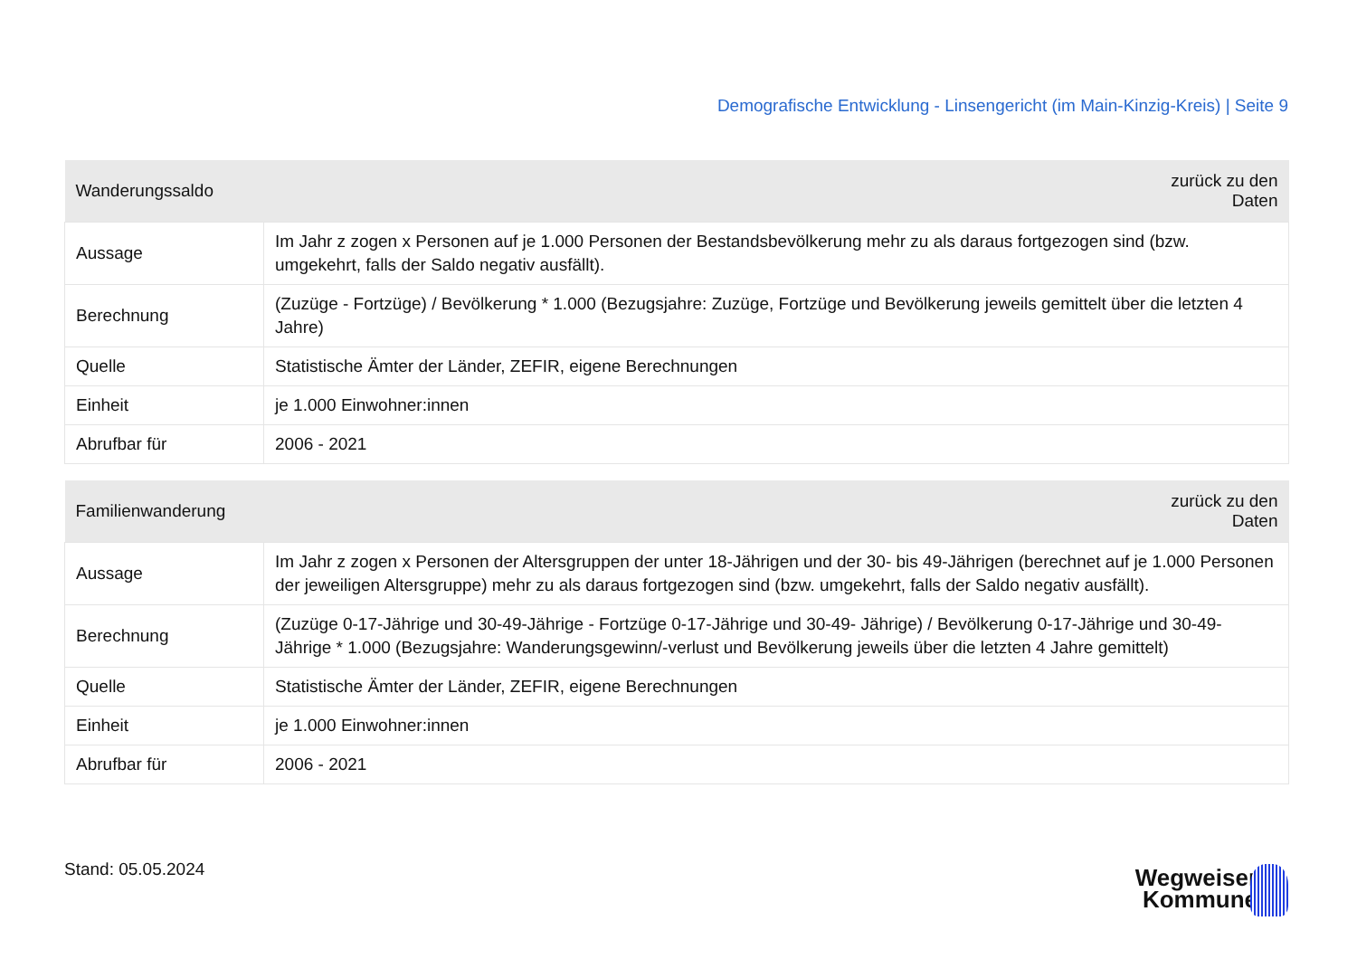Demografische Entwicklung - Linsengericht (im Main-Kinzig-Kreis) | Seite 9
| Wanderungssaldo | zurück zu den Daten |
| --- | --- |
| Aussage | Im Jahr z zogen x Personen auf je 1.000 Personen der Bestandsbevölkerung mehr zu als daraus fortgezogen sind (bzw. umgekehrt, falls der Saldo negativ ausfällt). |
| Berechnung | (Zuzüge - Fortzüge) / Bevölkerung * 1.000 (Bezugsjahre: Zuzüge, Fortzüge und Bevölkerung jeweils gemittelt über die letzten 4 Jahre) |
| Quelle | Statistische Ämter der Länder, ZEFIR, eigene Berechnungen |
| Einheit | je 1.000 Einwohner:innen |
| Abrufbar für | 2006 - 2021 |
| Familienwanderung | zurück zu den Daten |
| --- | --- |
| Aussage | Im Jahr z zogen x Personen der Altersgruppen der unter 18-Jährigen und der 30- bis 49-Jährigen (berechnet auf je 1.000 Personen der jeweiligen Altersgruppe) mehr zu als daraus fortgezogen sind (bzw. umgekehrt, falls der Saldo negativ ausfällt). |
| Berechnung | (Zuzüge 0-17-Jährige und 30-49-Jährige - Fortzüge 0-17-Jährige und 30-49- Jährige) / Bevölkerung 0-17-Jährige und 30-49-Jährige * 1.000 (Bezugsjahre: Wanderungsgewinn/-verlust und Bevölkerung jeweils über die letzten 4 Jahre gemittelt) |
| Quelle | Statistische Ämter der Länder, ZEFIR, eigene Berechnungen |
| Einheit | je 1.000 Einwohner:innen |
| Abrufbar für | 2006 - 2021 |
Stand: 05.05.2024
Wegweiser
Kommune